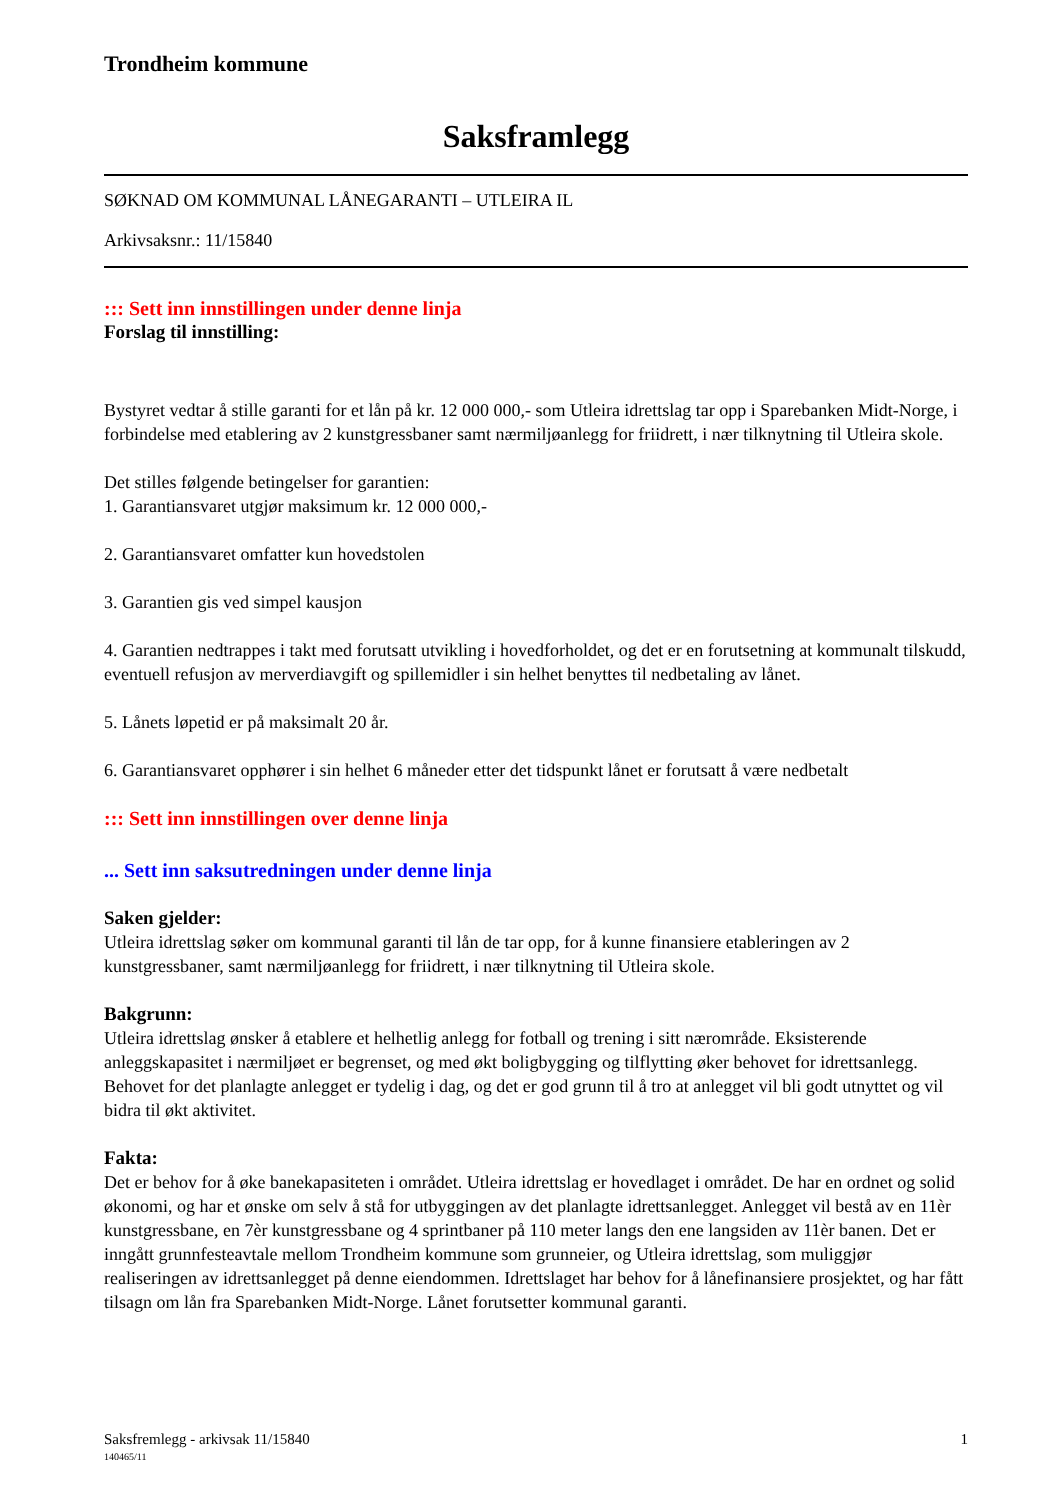Trondheim kommune
Saksframlegg
SØKNAD OM KOMMUNAL LÅNEGARANTI – UTLEIRA IL
Arkivsaksnr.: 11/15840
::: Sett inn innstillingen under denne linja
Forslag til innstilling:
Bystyret vedtar å stille garanti for et lån på kr. 12 000 000,- som Utleira idrettslag tar opp i Sparebanken Midt-Norge, i forbindelse med etablering av 2 kunstgressbaner samt nærmiljøanlegg for friidrett, i nær tilknytning til Utleira skole.
Det stilles følgende betingelser for garantien:
1. Garantiansvaret utgjør maksimum kr. 12 000 000,-
2. Garantiansvaret omfatter kun hovedstolen
3. Garantien gis ved simpel kausjon
4. Garantien nedtrappes i takt med forutsatt utvikling i hovedforholdet, og det er en forutsetning at kommunalt tilskudd, eventuell refusjon av merverdiavgift og spillemidler i sin helhet benyttes til nedbetaling av lånet.
5. Lånets løpetid er på maksimalt 20 år.
6. Garantiansvaret opphører i sin helhet 6 måneder etter det tidspunkt lånet er forutsatt å være nedbetalt
::: Sett inn innstillingen over denne linja
... Sett inn saksutredningen under denne linja
Saken gjelder:
Utleira idrettslag søker om kommunal garanti til lån de tar opp, for å kunne finansiere etableringen av 2 kunstgressbaner, samt nærmiljøanlegg for friidrett, i nær tilknytning til Utleira skole.
Bakgrunn:
Utleira idrettslag ønsker å etablere et helhetlig anlegg for fotball og trening i sitt nærområde. Eksisterende anleggskapasitet i nærmiljøet er begrenset, og med økt boligbygging og tilflytting øker behovet for idrettsanlegg. Behovet for det planlagte anlegget er tydelig i dag, og det er god grunn til å tro at anlegget vil bli godt utnyttet og vil bidra til økt aktivitet.
Fakta:
Det er behov for å øke banekapasiteten i området. Utleira idrettslag er hovedlaget i området. De har en ordnet og solid økonomi, og har et ønske om selv å stå for utbyggingen av det planlagte idrettsanlegget. Anlegget vil bestå av en 11èr kunstgressbane, en 7èr kunstgressbane og 4 sprintbaner på 110 meter langs den ene langsiden av 11èr banen. Det er inngått grunnfesteavtale mellom Trondheim kommune som grunneier, og Utleira idrettslag, som muliggjør realiseringen av idrettsanlegget på denne eiendommen. Idrettslaget har behov for å lånefinansiere prosjektet, og har fått tilsagn om lån fra Sparebanken Midt-Norge. Lånet forutsetter kommunal garanti.
Saksfremlegg - arkivsak 11/15840 1
140465/11